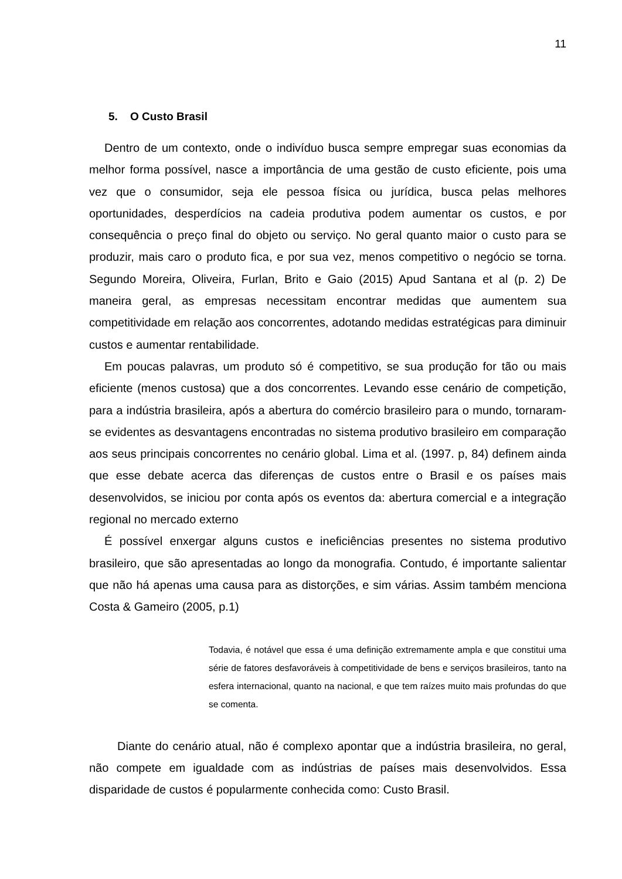11
5. O Custo Brasil
Dentro de um contexto, onde o indivíduo busca sempre empregar suas economias da melhor forma possível, nasce a importância de uma gestão de custo eficiente, pois uma vez que o consumidor, seja ele pessoa física ou jurídica, busca pelas melhores oportunidades, desperdícios na cadeia produtiva podem aumentar os custos, e por consequência o preço final do objeto ou serviço. No geral quanto maior o custo para se produzir, mais caro o produto fica, e por sua vez, menos competitivo o negócio se torna. Segundo Moreira, Oliveira, Furlan, Brito e Gaio (2015) Apud Santana et al (p. 2) De maneira geral, as empresas necessitam encontrar medidas que aumentem sua competitividade em relação aos concorrentes, adotando medidas estratégicas para diminuir custos e aumentar rentabilidade.
Em poucas palavras, um produto só é competitivo, se sua produção for tão ou mais eficiente (menos custosa) que a dos concorrentes. Levando esse cenário de competição, para a indústria brasileira, após a abertura do comércio brasileiro para o mundo, tornaram-se evidentes as desvantagens encontradas no sistema produtivo brasileiro em comparação aos seus principais concorrentes no cenário global. Lima et al. (1997. p, 84) definem ainda que esse debate acerca das diferenças de custos entre o Brasil e os países mais desenvolvidos, se iniciou por conta após os eventos da: abertura comercial e a integração regional no mercado externo
É possível enxergar alguns custos e ineficiências presentes no sistema produtivo brasileiro, que são apresentadas ao longo da monografia. Contudo, é importante salientar que não há apenas uma causa para as distorções, e sim várias. Assim também menciona Costa & Gameiro (2005, p.1)
Todavia, é notável que essa é uma definição extremamente ampla e que constitui uma série de fatores desfavoráveis à competitividade de bens e serviços brasileiros, tanto na esfera internacional, quanto na nacional, e que tem raízes muito mais profundas do que se comenta.
Diante do cenário atual, não é complexo apontar que a indústria brasileira, no geral, não compete em igualdade com as indústrias de países mais desenvolvidos. Essa disparidade de custos é popularmente conhecida como: Custo Brasil.